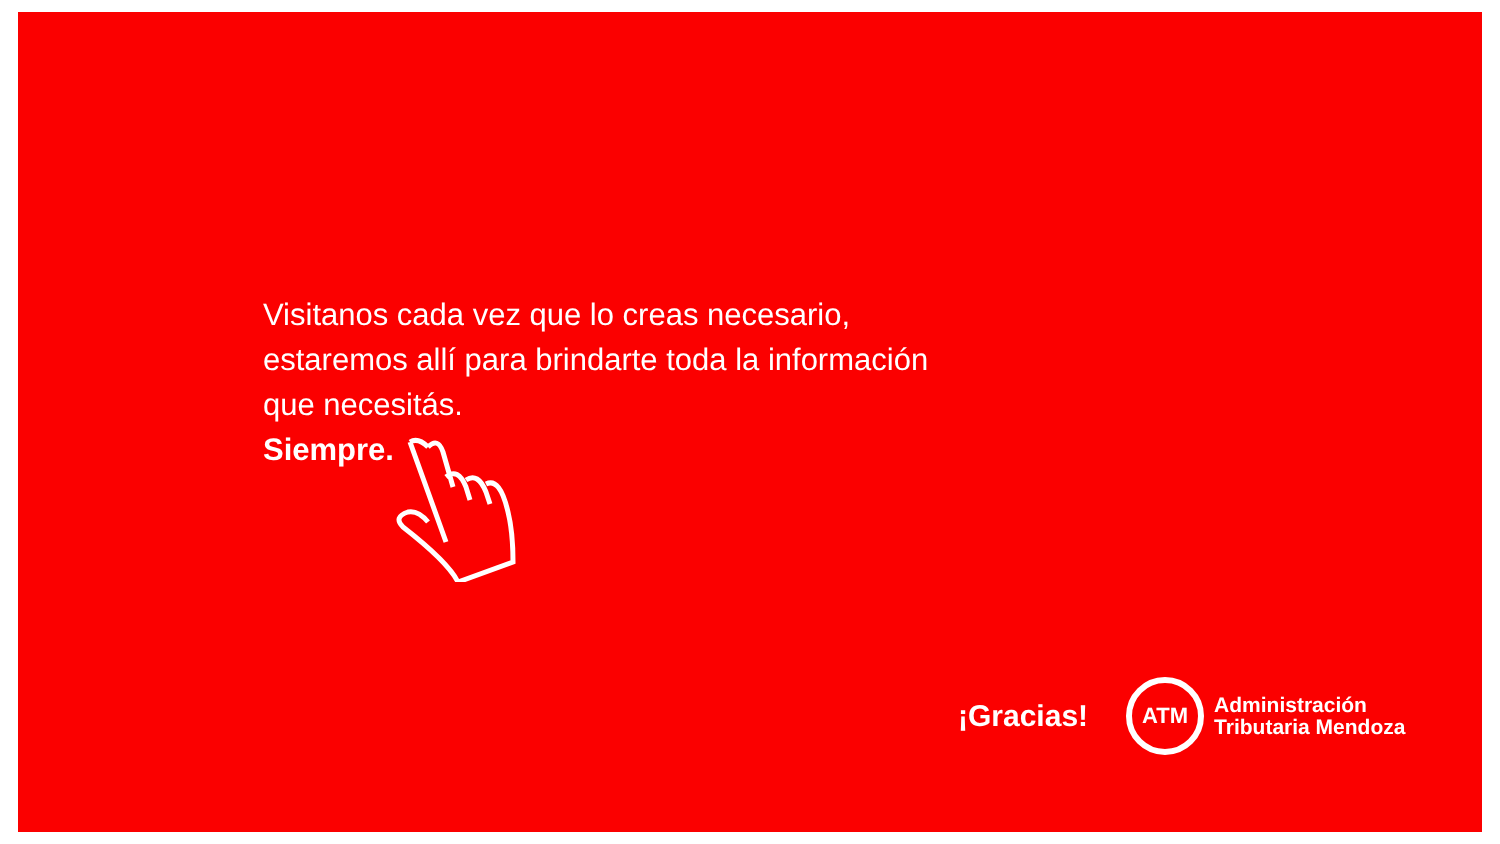Visitanos cada vez que lo creas necesario,
estaremos allí para brindarte toda la información
que necesitás.
Siempre.
¡Gracias!
ATM
Administración
Tributaria Mendoza